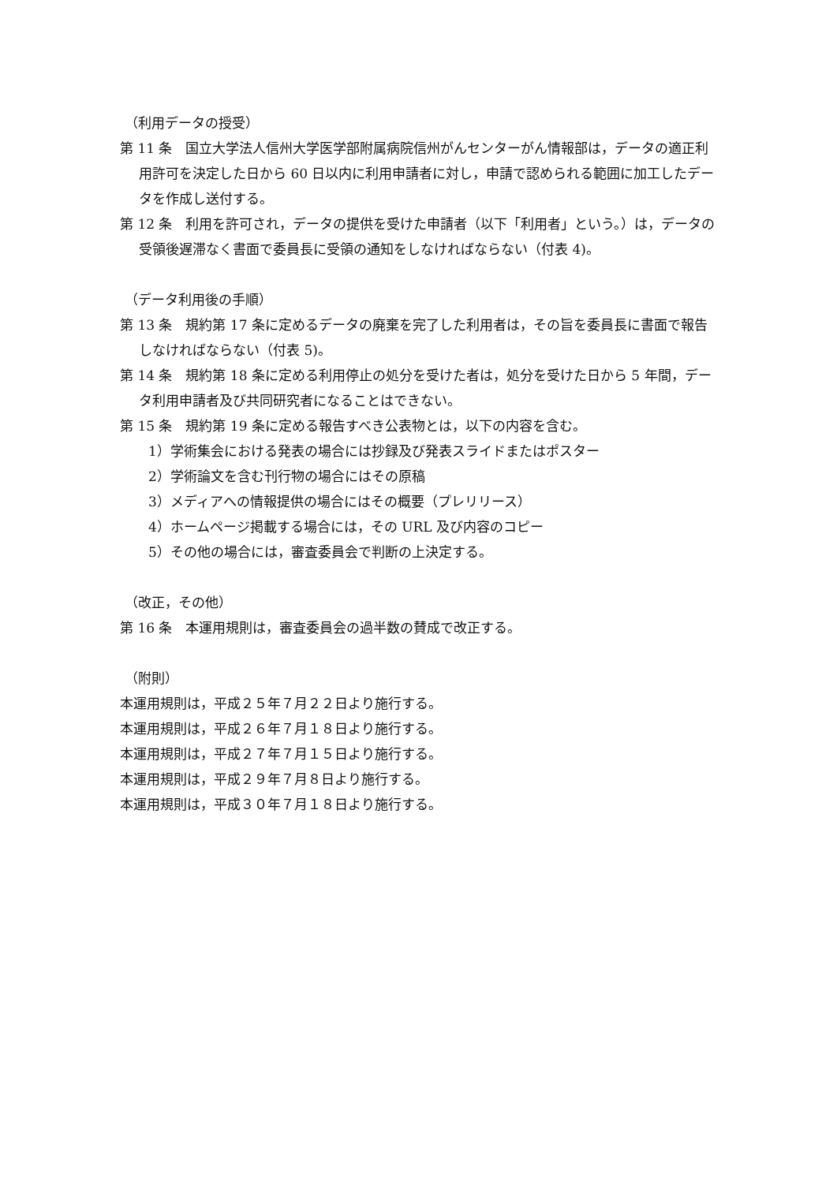（利用データの授受）
第 11 条　国立大学法人信州大学医学部附属病院信州がんセンターがん情報部は，データの適正利用許可を決定した日から 60 日以内に利用申請者に対し，申請で認められる範囲に加工したデータを作成し送付する。
第 12 条　利用を許可され，データの提供を受けた申請者（以下「利用者」という。）は，データの受領後遅滞なく書面で委員長に受領の通知をしなければならない（付表 4)。
（データ利用後の手順）
第 13 条　規約第 17 条に定めるデータの廃棄を完了した利用者は，その旨を委員長に書面で報告しなければならない（付表 5)。
第 14 条　規約第 18 条に定める利用停止の処分を受けた者は，処分を受けた日から 5 年間，データ利用申請者及び共同研究者になることはできない。
第 15 条　規約第 19 条に定める報告すべき公表物とは，以下の内容を含む。
1）学術集会における発表の場合には抄録及び発表スライドまたはポスター
2）学術論文を含む刊行物の場合にはその原稿
3）メディアへの情報提供の場合にはその概要（プレリリース）
4）ホームページ掲載する場合には，その URL 及び内容のコピー
5）その他の場合には，審査委員会で判断の上決定する。
（改正，その他）
第 16 条　本運用規則は，審査委員会の過半数の賛成で改正する。
（附則）
本運用規則は，平成２５年７月２２日より施行する。
本運用規則は，平成２６年７月１８日より施行する。
本運用規則は，平成２７年７月１５日より施行する。
本運用規則は，平成２９年７月８日より施行する。
本運用規則は，平成３０年７月１８日より施行する。